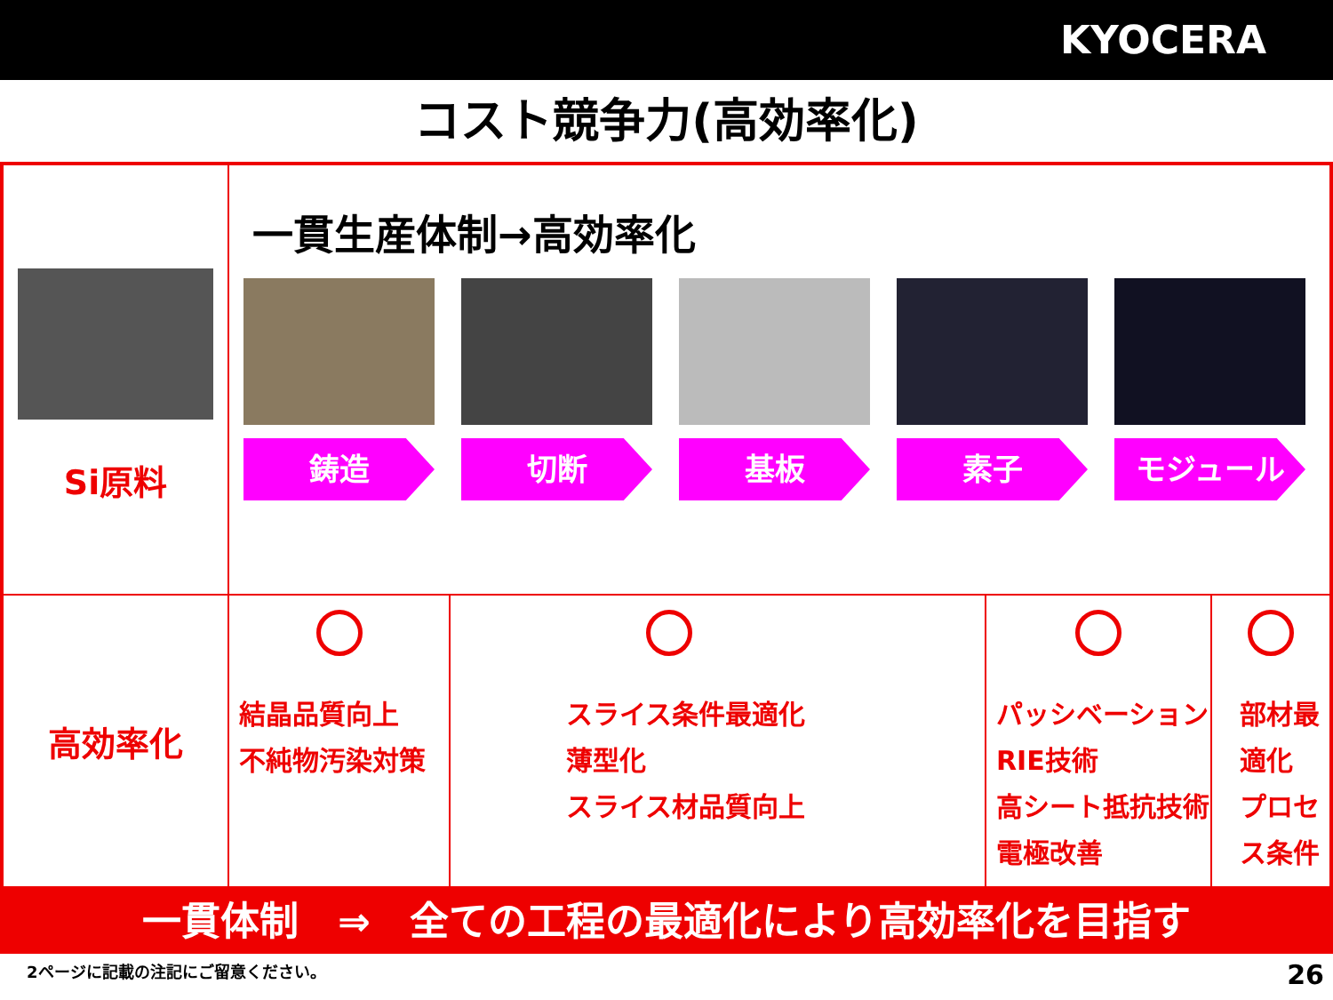KYOCERA
コスト競争力(高効率化)
| Si原料 | 一貫生産体制→高効率化 鋳造 切断 基板 素子 モジュール | | | |
| 高効率化 | 結晶品質向上 不純物汚染対策 | スライス条件最適化 薄型化 スライス材品質向上 | パッシベーション RIE技術 高シート抵抗技術 電極改善 | 部材最適化 プロセス条件 |
一貫体制　⇒　全ての工程の最適化により高効率化を目指す
2ページに記載の注記にご留意ください。 26